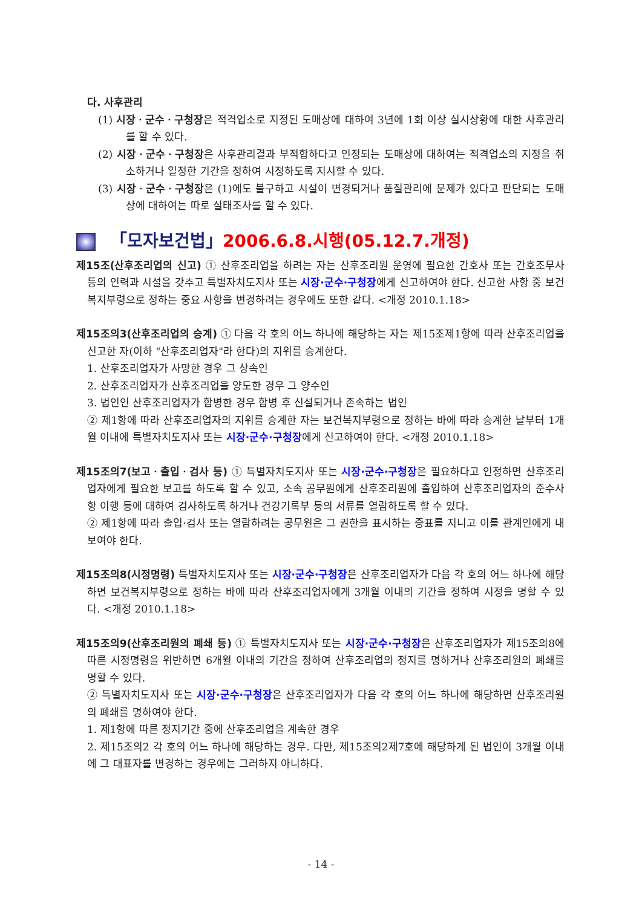다. 사후관리
(1) 시장ㆍ군수ㆍ구청장은 적격업소로 지정된 도매상에 대하여 3년에 1회 이상 실시상황에 대한 사후관리를 할 수 있다.
(2) 시장ㆍ군수ㆍ구청장은 사후관리결과 부적합하다고 인정되는 도매상에 대하여는 적격업소의 지정을 취소하거나 일정한 기간을 정하여 시정하도록 지시할 수 있다.
(3) 시장ㆍ군수ㆍ구청장은 (1)에도 불구하고 시설이 변경되거나 품질관리에 문제가 있다고 판단되는 도매상에 대하여는 따로 실태조사를 할 수 있다.
「모자보건법」 2006.6.8.시행(05.12.7.개정)
제15조(산후조리업의 신고) ① 산후조리업을 하려는 자는 산후조리원 운영에 필요한 간호사 또는 간호조무사 등의 인력과 시설을 갖추고 특별자치도지사 또는 시장·군수·구청장에게 신고하여야 한다. 신고한 사항 중 보건복지부령으로 정하는 중요 사항을 변경하려는 경우에도 또한 같다. <개정 2010.1.18>
제15조의3(산후조리업의 승계) ① 다음 각 호의 어느 하나에 해당하는 자는 제15조제1항에 따라 산후조리업을 신고한 자(이하 "산후조리업자"라 한다)의 지위를 승계한다.
1. 산후조리업자가 사망한 경우 그 상속인
2. 산후조리업자가 산후조리업을 양도한 경우 그 양수인
3. 법인인 산후조리업자가 합병한 경우 합병 후 신설되거나 존속하는 법인
② 제1항에 따라 산후조리업자의 지위를 승계한 자는 보건복지부령으로 정하는 바에 따라 승계한 날부터 1개월 이내에 특별자치도지사 또는 시장·군수·구청장에게 신고하여야 한다. <개정 2010.1.18>
제15조의7(보고ㆍ출입ㆍ검사 등) ① 특별자치도지사 또는 시장·군수·구청장은 필요하다고 인정하면 산후조리업자에게 필요한 보고를 하도록 할 수 있고, 소속 공무원에게 산후조리원에 출입하여 산후조리업자의 준수사항 이행 등에 대하여 검사하도록 하거나 건강기록부 등의 서류를 열람하도록 할 수 있다.
② 제1항에 따라 출입·검사 또는 열람하려는 공무원은 그 권한을 표시하는 증표를 지니고 이를 관계인에게 내보여야 한다.
제15조의8(시정명령) 특별자치도지사 또는 시장·군수·구청장은 산후조리업자가 다음 각 호의 어느 하나에 해당하면 보건복지부령으로 정하는 바에 따라 산후조리업자에게 3개월 이내의 기간을 정하여 시정을 명할 수 있다. <개정 2010.1.18>
제15조의9(산후조리원의 폐쇄 등) ① 특별자치도지사 또는 시장·군수·구청장은 산후조리업자가 제15조의8에 따른 시정명령을 위반하면 6개월 이내의 기간을 정하여 산후조리업의 정지를 명하거나 산후조리원의 폐쇄를 명할 수 있다.
② 특별자치도지사 또는 시장·군수·구청장은 산후조리업자가 다음 각 호의 어느 하나에 해당하면 산후조리원의 폐쇄를 명하여야 한다.
1. 제1항에 따른 정지기간 중에 산후조리업을 계속한 경우
2. 제15조의2 각 호의 어느 하나에 해당하는 경우. 다만, 제15조의2제7호에 해당하게 된 법인이 3개월 이내에 그 대표자를 변경하는 경우에는 그러하지 아니하다.
- 14 -